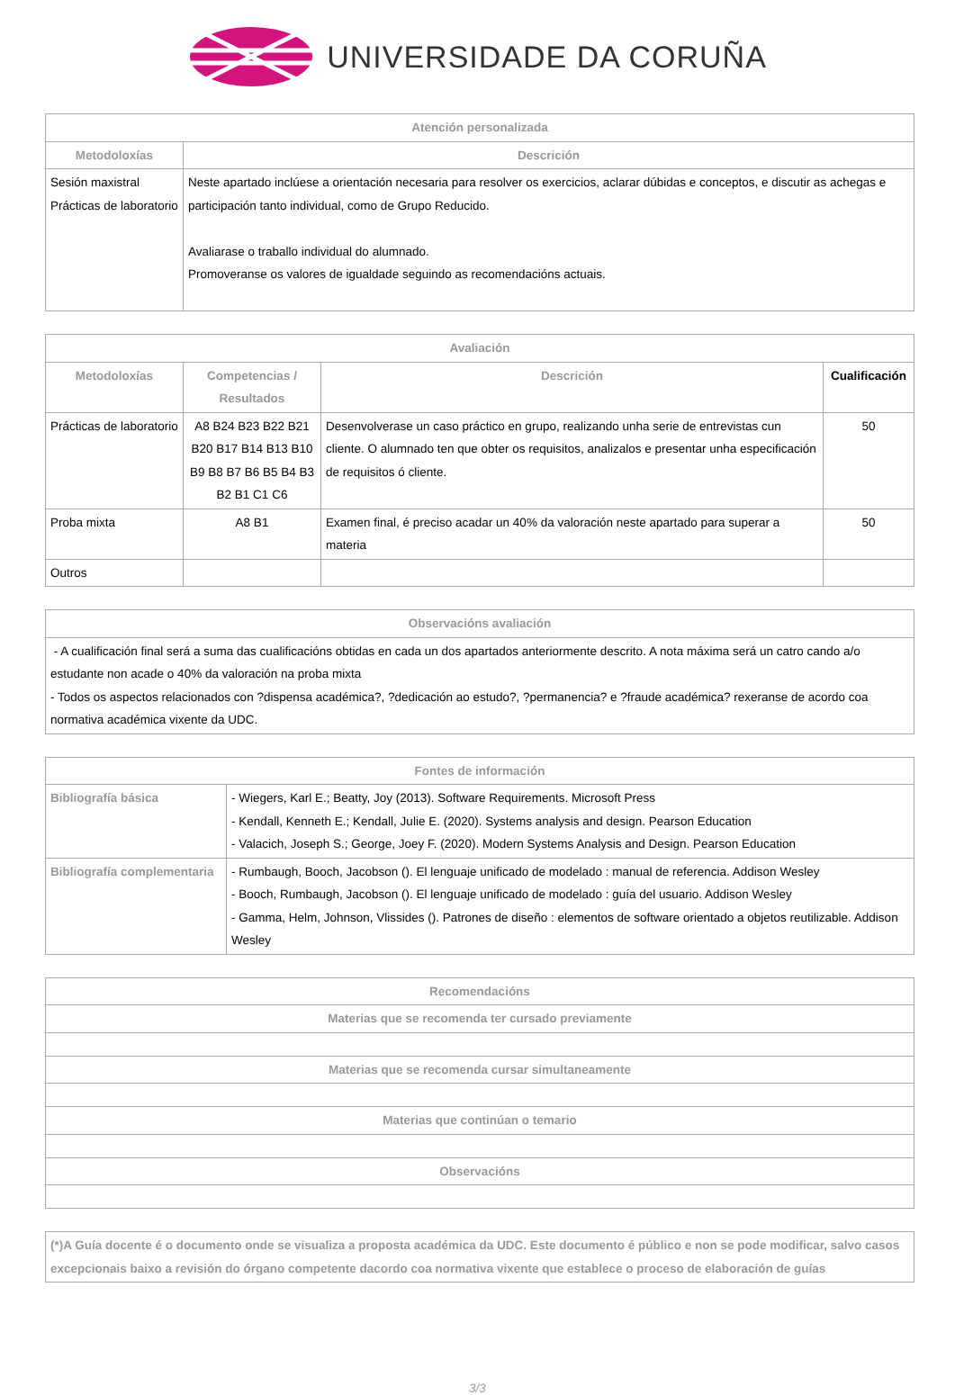UNIVERSIDADE DA CORUÑA
| Atención personalizada | |
| --- | --- |
| Metodoloxías | Descrición |
| Sesión maxistral Prácticas de laboratorio | Neste apartado inclúese a orientación necesaria para resolver os exercicios, aclarar dúbidas e conceptos, e discutir as achegas e participación tanto individual, como de Grupo Reducido. Avaliarase o traballo individual do alumnado. Promoveranse os valores de igualdade seguindo as recomendacións actuais. |
| Avaliación | | | |
| --- | --- | --- | --- |
| Metodoloxías | Competencias / Resultados | Descrición | Cualificación |
| Prácticas de laboratorio | A8 B24 B23 B22 B21 B20 B17 B14 B13 B10 B9 B8 B7 B6 B5 B4 B3 B2 B1 C1 C6 | Desenvolverase un caso práctico en grupo, realizando unha serie de entrevistas cun cliente. O alumnado ten que obter os requisitos, analizalos e presentar unha especificación de requisitos ó cliente. | 50 |
| Proba mixta | A8 B1 | Examen final, é preciso acadar un 40% da valoración neste apartado para superar a materia | 50 |
| Outros | | | |
| Observacións avaliación |
| --- |
| - A cualificación final será a suma das cualificacións obtidas en cada un dos apartados anteriormente descrito. A nota máxima será un catro cando a/o estudante non acade o 40% da valoración na proba mixta - Todos os aspectos relacionados con ?dispensa académica?, ?dedicación ao estudo?, ?permanencia? e ?fraude académica? rexeranse de acordo coa normativa académica vixente da UDC. |
| Fontes de información | |
| --- | --- |
| Bibliografía básica | - Wiegers, Karl E.; Beatty, Joy (2013). Software Requirements. Microsoft Press - Kendall, Kenneth E.; Kendall, Julie E. (2020). Systems analysis and design. Pearson Education - Valacich, Joseph S.; George, Joey F. (2020). Modern Systems Analysis and Design. Pearson Education |
| Bibliografía complementaria | - Rumbaugh, Booch, Jacobson (). El lenguaje unificado de modelado : manual de referencia. Addison Wesley - Booch, Rumbaugh, Jacobson (). El lenguaje unificado de modelado : guía del usuario. Addison Wesley - Gamma, Helm, Johnson, Vlissides (). Patrones de diseño : elementos de software orientado a objetos reutilizable. Addison Wesley |
| Recomendacións |
| --- |
| Materias que se recomenda ter cursado previamente |
| Materias que se recomenda cursar simultaneamente |
| Materias que continúan o temario |
| Observacións |
| (*)A Guía docente é o documento onde se visualiza a proposta académica da UDC. Este documento é público e non se pode modificar, salvo casos excepcionais baixo a revisión do órgano competente dacordo coa normativa vixente que establece o proceso de elaboración de guías |
3/3